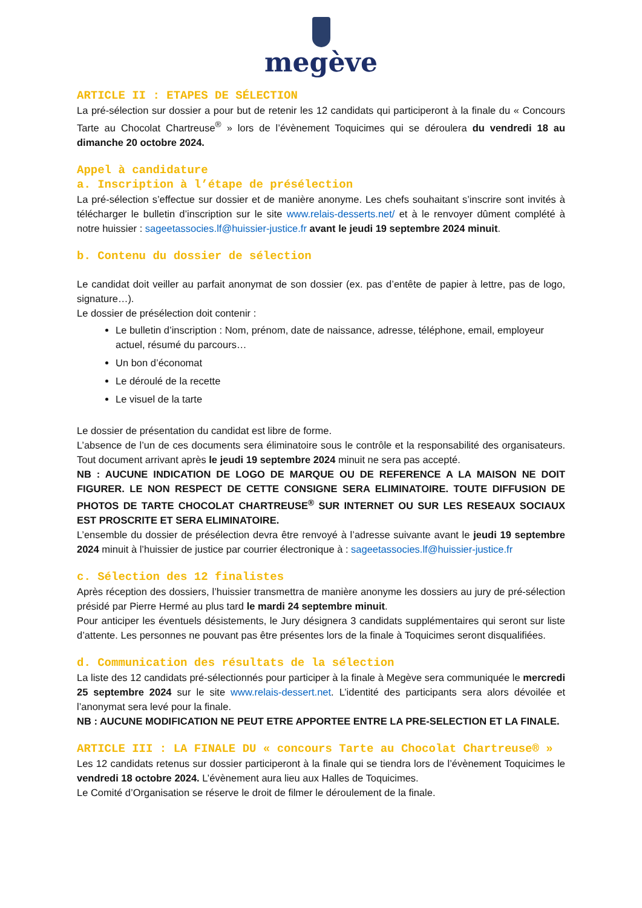megève
ARTICLE II : ETAPES DE SÉLECTION
La pré-sélection sur dossier a pour but de retenir les 12 candidats qui participeront à la finale du « Concours Tarte au Chocolat Chartreuse<sup>®</sup> » lors de l’évènement Toquicimes qui se déroulera du vendredi 18 au dimanche 20 octobre 2024.
Appel à candidature
a. Inscription à l’étape de présélection
La pré-sélection s’effectue sur dossier et de manière anonyme. Les chefs souhaitant s’inscrire sont invités à télécharger le bulletin d’inscription sur le site www.relais-desserts.net/ et à le renvoyer dûment complété à notre huissier : sageetassocies.lf@huissier-justice.fr avant le jeudi 19 septembre 2024 minuit.
b. Contenu du dossier de sélection
Le candidat doit veiller au parfait anonymat de son dossier (ex. pas d’entête de papier à lettre, pas de logo, signature…).
Le dossier de présélection doit contenir :
Le bulletin d’inscription : Nom, prénom, date de naissance, adresse, téléphone, email, employeur actuel, résumé du parcours…
Un bon d’économat
Le déroulé de la recette
Le visuel de la tarte
Le dossier de présentation du candidat est libre de forme.
L’absence de l’un de ces documents sera éliminatoire sous le contrôle et la responsabilité des organisateurs. Tout document arrivant après le jeudi 19 septembre 2024 minuit ne sera pas accepté.
NB : AUCUNE INDICATION DE LOGO DE MARQUE OU DE REFERENCE A LA MAISON NE DOIT FIGURER. LE NON RESPECT DE CETTE CONSIGNE SERA ELIMINATOIRE. TOUTE DIFFUSION DE PHOTOS DE TARTE CHOCOLAT CHARTREUSE<sup>®</sup> SUR INTERNET OU SUR LES RESEAUX SOCIAUX EST PROSCRITE ET SERA ELIMINATOIRE.
L’ensemble du dossier de présélection devra être renvoyé à l’adresse suivante avant le jeudi 19 septembre 2024 minuit à l’huissier de justice par courrier électronique à : sageetassocies.lf@huissier-justice.fr
c. Sélection des 12 finalistes
Après réception des dossiers, l’huissier transmettra de manière anonyme les dossiers au jury de pré-sélection présidé par Pierre Hermé au plus tard le mardi 24 septembre minuit.
Pour anticiper les éventuels désistements, le Jury désignera 3 candidats supplémentaires qui seront sur liste d’attente. Les personnes ne pouvant pas être présentes lors de la finale à Toquicimes seront disqualifiées.
d. Communication des résultats de la sélection
La liste des 12 candidats pré-sélectionnés pour participer à la finale à Megève sera communiquée le mercredi 25 septembre 2024 sur le site www.relais-dessert.net. L’identité des participants sera alors dévoilée et l’anonymat sera levé pour la finale.
NB : AUCUNE MODIFICATION NE PEUT ETRE APPORTEE ENTRE LA PRE-SELECTION ET LA FINALE.
ARTICLE III : LA FINALE DU « concours Tarte au Chocolat Chartreuse® »
Les 12 candidats retenus sur dossier participeront à la finale qui se tiendra lors de l’évènement Toquicimes le vendredi 18 octobre 2024. L’évènement aura lieu aux Halles de Toquicimes.
Le Comité d’Organisation se réserve le droit de filmer le déroulement de la finale.